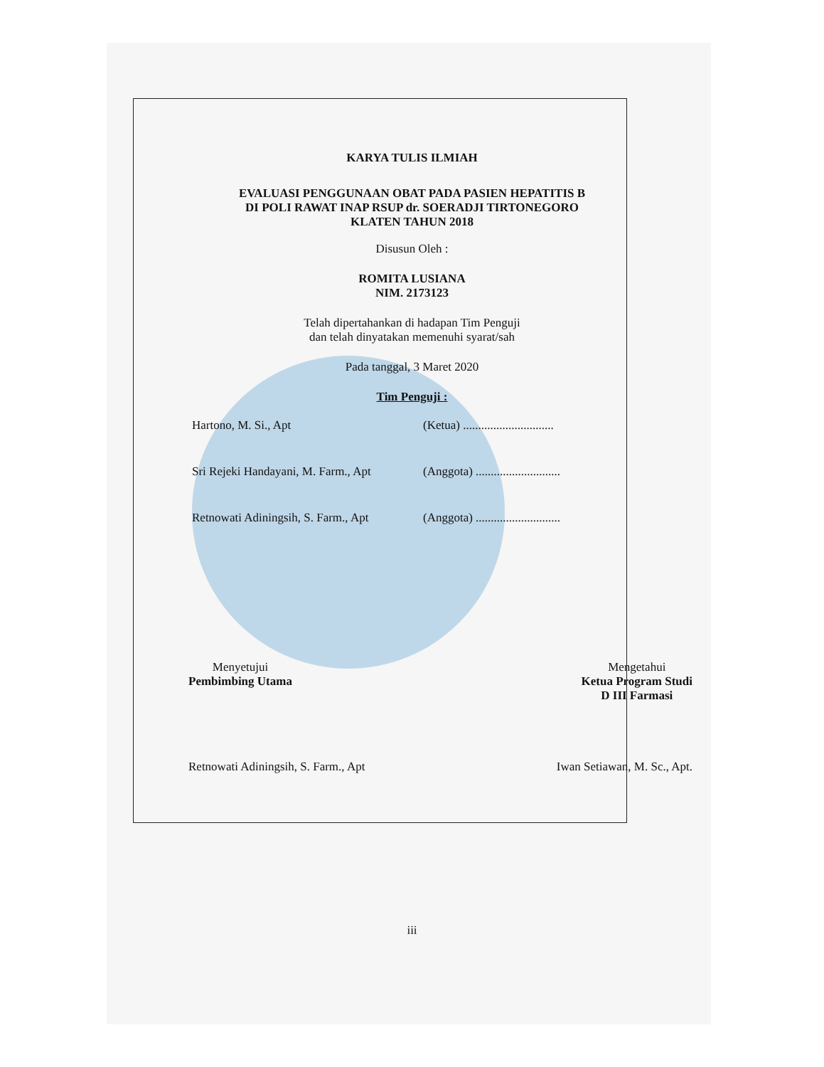KARYA TULIS ILMIAH
EVALUASI PENGGUNAAN OBAT PADA PASIEN HEPATITIS B
DI POLI RAWAT INAP RSUP dr. SOERADJI TIRTONEGORO
KLATEN TAHUN 2018
Disusun Oleh :
ROMITA LUSIANA
NIM. 2173123
Telah dipertahankan di hadapan Tim Penguji
dan telah dinyatakan memenuhi syarat/sah
Pada tanggal, 3 Maret 2020
Tim Penguji :
Hartono, M. Si., Apt (Ketua) ..............................
Sri Rejeki Handayani, M. Farm., Apt (Anggota) ............................
Retnowati Adiningsih, S. Farm., Apt (Anggota) ............................
Menyetujui
Pembimbing Utama
Mengetahui
Ketua Program Studi
D III Farmasi
Retnowati Adiningsih, S. Farm., Apt
Iwan Setiawan, M. Sc., Apt.
iii